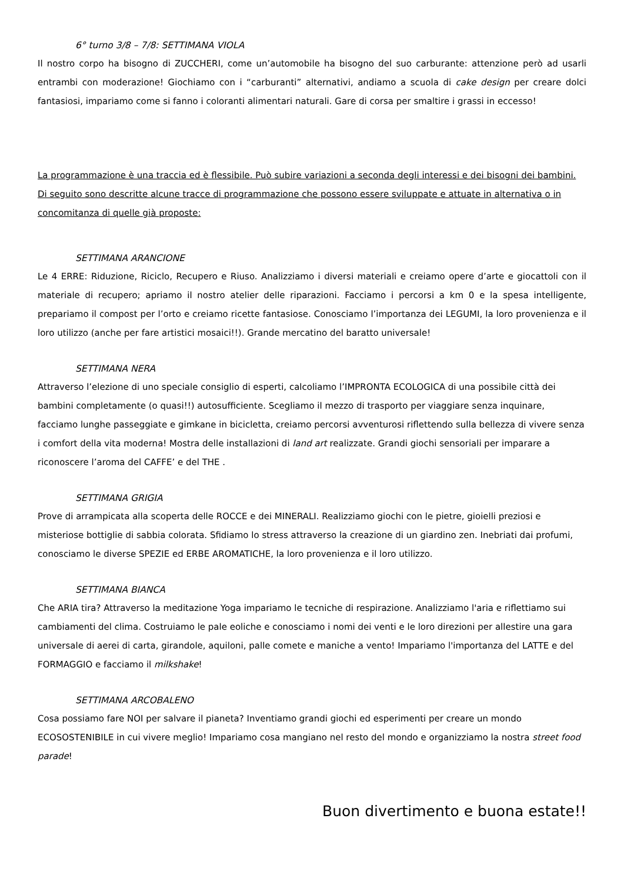6° turno 3/8 – 7/8: SETTIMANA VIOLA
Il nostro corpo ha bisogno di ZUCCHERI, come un’automobile ha bisogno del suo carburante: attenzione però ad usarli entrambi con moderazione! Giochiamo con i “carburanti” alternativi, andiamo a scuola di cake design per creare dolci fantasiosi, impariamo come si fanno i coloranti alimentari naturali. Gare di corsa per smaltire i grassi in eccesso!
La programmazione è una traccia ed è flessibile. Può subire variazioni a seconda degli interessi e dei bisogni dei bambini. Di seguito sono descritte alcune tracce di programmazione che possono essere sviluppate e attuate in alternativa o in concomitanza di quelle già proposte:
SETTIMANA ARANCIONE
Le 4 ERRE: Riduzione, Riciclo, Recupero e Riuso. Analizziamo i diversi materiali e creiamo opere d’arte e giocattoli con il materiale di recupero; apriamo il nostro atelier delle riparazioni. Facciamo i percorsi a km 0 e la spesa intelligente, prepariamo il compost per l’orto e creiamo ricette fantasiose. Conosciamo l’importanza dei LEGUMI, la loro provenienza e il loro utilizzo (anche per fare artistici mosaici!!). Grande mercatino del baratto universale!
SETTIMANA NERA
Attraverso l’elezione di uno speciale consiglio di esperti, calcoliamo l’IMPRONTA ECOLOGICA di una possibile città dei bambini completamente (o quasi!!) autosufficiente. Scegliamo il mezzo di trasporto per viaggiare senza inquinare, facciamo lunghe passeggiate e gimkane in bicicletta, creiamo percorsi avventurosi riflettendo sulla bellezza di vivere senza i comfort della vita moderna! Mostra delle installazioni di land art realizzate. Grandi giochi sensoriali per imparare a riconoscere l’aroma del CAFFE’ e del THE .
SETTIMANA GRIGIA
Prove di arrampicata alla scoperta delle ROCCE e dei MINERALI. Realizziamo giochi con le pietre, gioielli preziosi e misteriose bottiglie di sabbia colorata. Sfidiamo lo stress attraverso la creazione di un giardino zen. Inebriati dai profumi, conosciamo le diverse SPEZIE ed ERBE AROMATICHE, la loro provenienza e il loro utilizzo.
SETTIMANA BIANCA
Che ARIA tira? Attraverso la meditazione Yoga impariamo le tecniche di respirazione. Analizziamo l'aria e riflettiamo sui cambiamenti del clima. Costruiamo le pale eoliche e conosciamo i nomi dei venti e le loro direzioni per allestire una gara universale di aerei di carta, girandole, aquiloni, palle comete e maniche a vento! Impariamo l'importanza del LATTE e del FORMAGGIO e facciamo il milkshake!
SETTIMANA ARCOBALENO
Cosa possiamo fare NOI per salvare il pianeta? Inventiamo grandi giochi ed esperimenti per creare un mondo ECOSOSTENIBILE in cui vivere meglio! Impariamo cosa mangiano nel resto del mondo e organizziamo la nostra street food parade!
Buon divertimento e buona estate!!